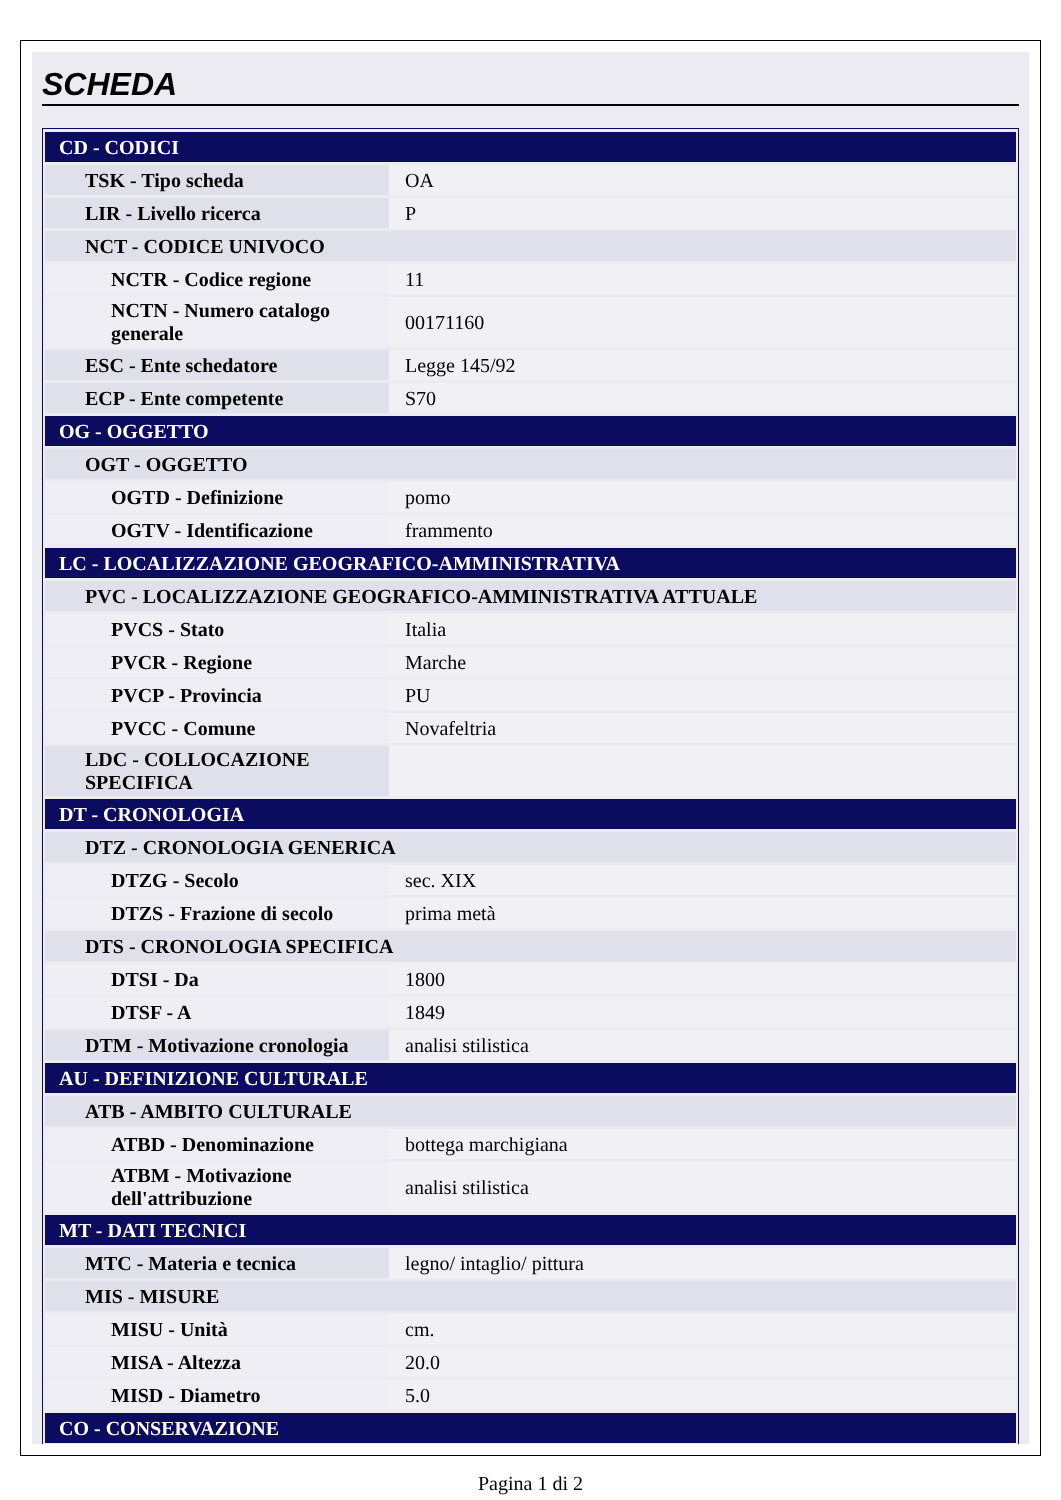SCHEDA
| CD - CODICI | |
| TSK - Tipo scheda | OA |
| LIR - Livello ricerca | P |
| NCT - CODICE UNIVOCO | |
| NCTR - Codice regione | 11 |
| NCTN - Numero catalogo generale | 00171160 |
| ESC - Ente schedatore | Legge 145/92 |
| ECP - Ente competente | S70 |
| OG - OGGETTO | |
| OGT - OGGETTO | |
| OGTD - Definizione | pomo |
| OGTV - Identificazione | frammento |
| LC - LOCALIZZAZIONE GEOGRAFICO-AMMINISTRATIVA | |
| PVC - LOCALIZZAZIONE GEOGRAFICO-AMMINISTRATIVA ATTUALE | |
| PVCS - Stato | Italia |
| PVCR - Regione | Marche |
| PVCP - Provincia | PU |
| PVCC - Comune | Novafeltria |
| LDC - COLLOCAZIONE SPECIFICA | |
| DT - CRONOLOGIA | |
| DTZ - CRONOLOGIA GENERICA | |
| DTZG - Secolo | sec. XIX |
| DTZS - Frazione di secolo | prima metà |
| DTS - CRONOLOGIA SPECIFICA | |
| DTSI - Da | 1800 |
| DTSF - A | 1849 |
| DTM - Motivazione cronologia | analisi stilistica |
| AU - DEFINIZIONE CULTURALE | |
| ATB - AMBITO CULTURALE | |
| ATBD - Denominazione | bottega marchigiana |
| ATBM - Motivazione dell'attribuzione | analisi stilistica |
| MT - DATI TECNICI | |
| MTC - Materia e tecnica | legno/ intaglio/ pittura |
| MIS - MISURE | |
| MISU - Unità | cm. |
| MISA - Altezza | 20.0 |
| MISD - Diametro | 5.0 |
| CO - CONSERVAZIONE | |
Pagina 1 di 2